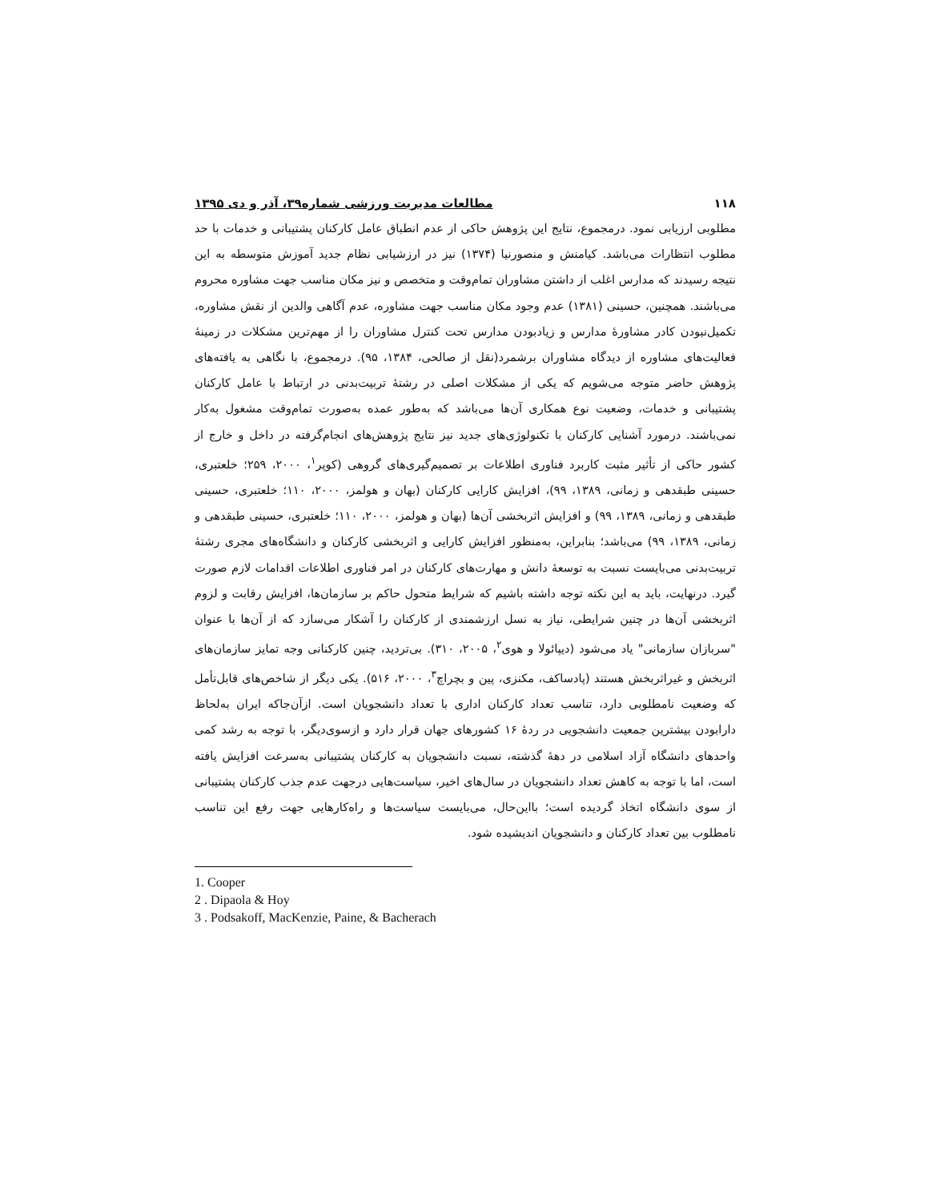۱۱۸ مطالعات مدیریت ورزشی شماره۳۹، آذر و دی ۱۳۹۵
مطلوبی ارزیابی نمود. درمجموع، نتایج این پژوهش حاکی از عدم انطباق عامل کارکنان پشتیبانی و خدمات با حد مطلوب انتظارات می‌باشد. کیامنش و منصورنیا (۱۳۷۴) نیز در ارزشیابی نظام جدید آموزش متوسطه به این نتیجه رسیدند که مدارس اغلب از داشتن مشاوران تمام‌وقت و متخصص و نیز مکان مناسب جهت مشاوره محروم می‌باشند. همچنین، حسینی (۱۳۸۱) عدم وجود مکان مناسب جهت مشاوره، عدم آگاهی والدین از نقش مشاوره، تکمیل‌نبودن کادر مشاورهٔ مدارس و زیادبودن مدارس تحت کنترل مشاوران را از مهم‌ترین مشکلات در زمینهٔ فعالیت‌های مشاوره از دیدگاه مشاوران برشمرد(نقل از صالحی، ۱۳۸۴، ۹۵). درمجموع، با نگاهی به یافته‌های پژوهش حاضر متوجه می‌شویم که یکی از مشکلات اصلی در رشتهٔ تربیت‌بدنی در ارتباط با عامل کارکنان پشتیبانی و خدمات، وضعیت نوع همکاری آن‌ها می‌باشد که به‌طور عمده به‌صورت تمام‌وقت مشغول به‌کار نمی‌باشند. درمورد آشنایی کارکنان با تکنولوژی‌های جدید نیز نتایج پژوهش‌های انجام‌گرفته در داخل و خارج از کشور حاکی از تأثیر مثبت کاربرد فناوری اطلاعات بر تصمیم‌گیری‌های گروهی (کوپر<sup>۱</sup>، ۲۰۰۰، ۲۵۹؛ خلعتبری، حسینی طبقدهی و زمانی، ۱۳۸۹، ۹۹)، افزایش کارایی کارکنان (بهان و هولمز، ۲۰۰۰، ۱۱۰؛ خلعتبری، حسینی طبقدهی و زمانی، ۱۳۸۹، ۹۹) و افزایش اثربخشی آن‌ها (بهان و هولمز، ۲۰۰۰، ۱۱۰؛ خلعتبری، حسینی طبقدهی و زمانی، ۱۳۸۹، ۹۹) می‌باشد؛ بنابراین، به‌منظور افزایش کارایی و اثربخشی کارکنان و دانشگاه‌های مجری رشتهٔ تربیت‌بدنی می‌بایست نسبت به توسعهٔ دانش و مهارت‌های کارکنان در امر فناوری اطلاعات اقدامات لازم صورت گیرد. درنهایت، باید به این نکته توجه داشته باشیم که شرایط متحول حاکم بر سازمان‌ها، افزایش رقابت و لزوم اثربخشی آن‌ها در چنین شرایطی، نیاز به نسل ارزشمندی از کارکنان را آشکار می‌سازد که از آن‌ها با عنوان "سربازان سازمانی" یاد می‌شود (دیپائولا و هوی<sup>۲</sup>، ۲۰۰۵، ۳۱۰). بی‌تردید، چنین کارکنانی وجه تمایز سازمان‌های اثربخش و غیراثربخش هستند (پادساکف، مکنزی، پین و بچراچ<sup>۳</sup>، ۲۰۰۰، ۵۱۶). یکی دیگر از شاخص‌های قابل‌تأمل که وضعیت نامطلوبی دارد، تناسب تعداد کارکنان اداری با تعداد دانشجویان است. ازآن‌جاکه ایران به‌لحاظ دارابودن بیشترین جمعیت دانشجویی در ردهٔ ۱۶ کشورهای جهان قرار دارد و ازسوی‌دیگر، با توجه به رشد کمی واحدهای دانشگاه آزاد اسلامی در دههٔ گذشته، نسبت دانشجویان به کارکنان پشتیبانی به‌سرعت افزایش یافته است، اما با توجه به کاهش تعداد دانشجویان در سال‌های اخیر، سیاست‌هایی درجهت عدم جذب کارکنان پشتیبانی از سوی دانشگاه اتخاذ گردیده است؛ بااین‌حال، می‌بایست سیاست‌ها و راه‌کارهایی جهت رفع این تناسب نامطلوب بین تعداد کارکنان و دانشجویان اندیشیده شود.
1. Cooper
2 . Dipaola & Hoy
3 . Podsakoff, MacKenzie, Paine, & Bacherach